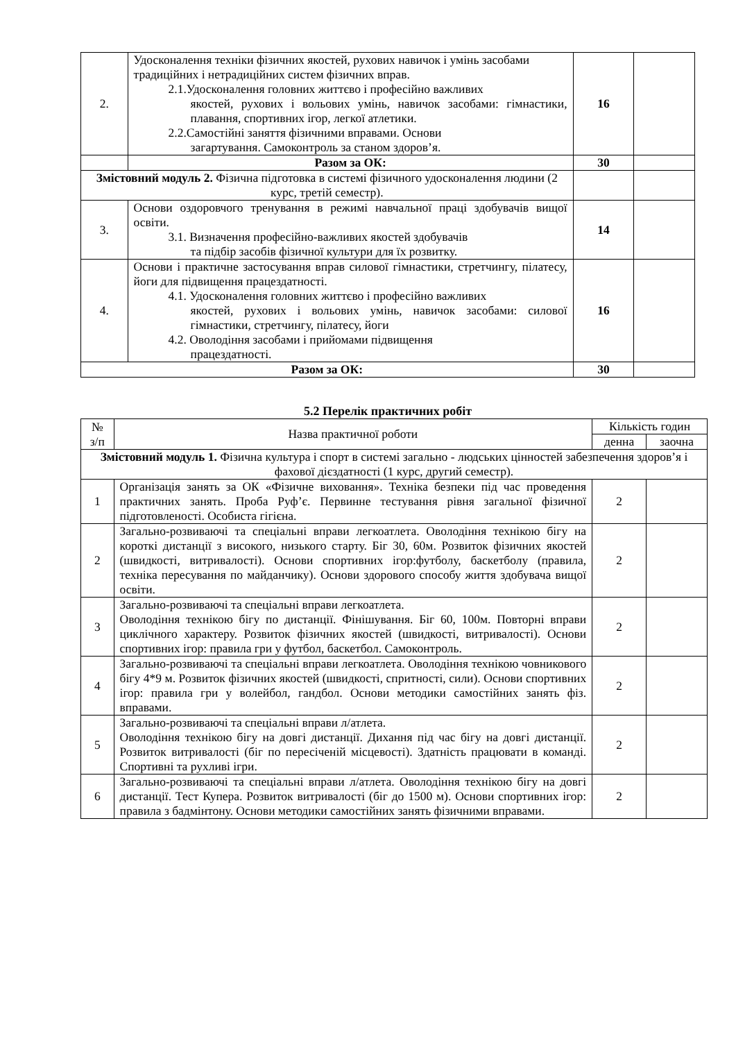| 2. | Удосконалення техніки фізичних якостей, рухових навичок і умінь засобами традиційних і нетрадиційних систем фізичних вправ. 2.1.Удосконалення головних життєво і професійно важливих якостей, рухових і вольових умінь, навичок засобами: гімнастики, плавання, спортивних ігор, легкої атлетики. 2.2.Самостійні заняття фізичними вправами. Основи загартування. Самоконтроль за станом здоров’я. | 16 | |
| | Разом за ОК: | 30 | |
| Змістовний модуль 2. Фізична підготовка в системі фізичного удосконалення людини (2 курс, третій семестр). | | | |
| 3. | Основи оздоровчого тренування в режимі навчальної праці здобувачів вищої освіти. 3.1. Визначення професійно-важливих якостей здобувачів та підбір засобів фізичної культури для їх розвитку. | 14 | |
| 4. | Основи і практичне застосування вправ силової гімнастики, стретчингу, пілатесу, йоги для підвищення працездатності. 4.1. Удосконалення головних життєво і професійно важливих якостей, рухових і вольових умінь, навичок засобами: силової гімнастики, стретчингу, пілатесу, йоги 4.2. Оволодіння засобами і прийомами підвищення працездатності. | 16 | |
| Разом за ОК: | | 30 | |
5.2 Перелік практичних робіт
| № з/п | Назва практичної роботи | Кількість годин | |
| | | денна | заочна |
| Змістовний модуль 1. Фізична культура і спорт в системі загально - людських цінностей забезпечення здоров’я і фахової дієздатності (1 курс, другий семестр). | | | |
| 1 | Організація занять за ОК «Фізичне виховання». Техніка безпеки під час проведення практичних занять. Проба Руф’є. Первинне тестування рівня загальної фізичної підготовленості. Особиста гігієна. | 2 | |
| 2 | Загально-розвиваючі та спеціальні вправи легкоатлета. Оволодіння технікою бігу на короткі дистанції з високого, низького старту. Біг 30, 60м. Розвиток фізичних якостей (швидкості, витривалості). Основи спортивних ігор:футболу, баскетболу (правила, техніка пересування по майданчику). Основи здорового способу життя здобувача вищої освіти. | 2 | |
| 3 | Загально-розвиваючі та спеціальні вправи легкоатлета. Оволодіння технікою бігу по дистанції. Фінішування. Біг 60, 100м. Повторні вправи циклічного характеру. Розвиток фізичних якостей (швидкості, витривалості). Основи спортивних ігор: правила гри у футбол, баскетбол. Самоконтроль. | 2 | |
| 4 | Загально-розвиваючі та спеціальні вправи легкоатлета. Оволодіння технікою човникового бігу 4*9 м. Розвиток фізичних якостей (швидкості, спритності, сили). Основи спортивних ігор: правила гри у волейбол, гандбол. Основи методики самостійних занять фіз. вправами. | 2 | |
| 5 | Загально-розвиваючі та спеціальні вправи л/атлета. Оволодіння технікою бігу на довгі дистанції. Дихання під час бігу на довгі дистанції. Розвиток витривалості (біг по пересіченій місцевості). Здатність працювати в команді. Спортивні та рухливі ігри. | 2 | |
| 6 | Загально-розвиваючі та спеціальні вправи л/атлета. Оволодіння технікою бігу на довгі дистанції. Тест Купера. Розвиток витривалості (біг до 1500 м). Основи спортивних ігор: правила з бадмінтону. Основи методики самостійних занять фізичними вправами. | 2 | |